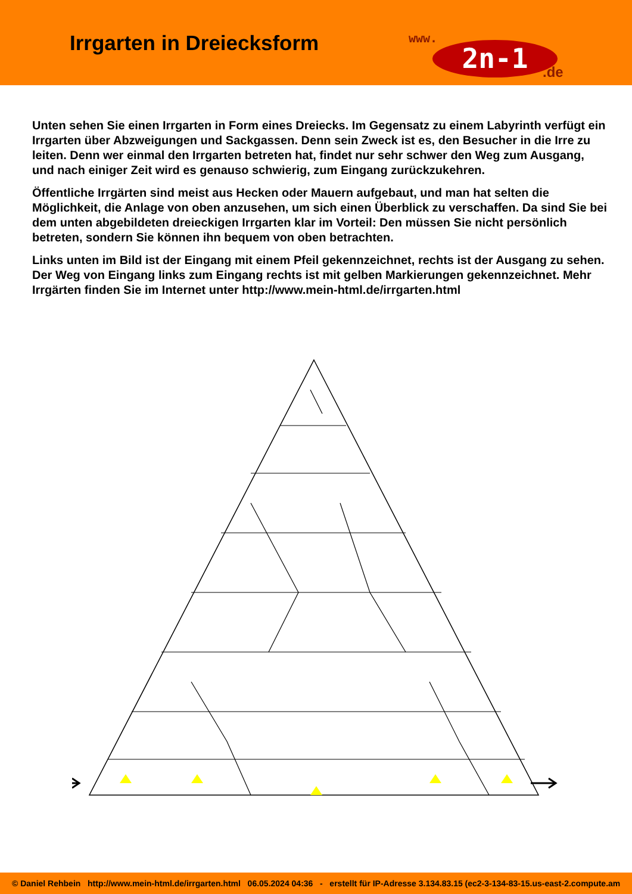Irrgarten in Dreiecksform
www.
2n-1 .de
Unten sehen Sie einen Irrgarten in Form eines Dreiecks. Im Gegensatz zu einem Labyrinth verfügt ein Irrgarten über Abzweigungen und Sackgassen. Denn sein Zweck ist es, den Besucher in die Irre zu leiten. Denn wer einmal den Irrgarten betreten hat, findet nur sehr schwer den Weg zum Ausgang, und nach einiger Zeit wird es genauso schwierig, zum Eingang zurückzukehren.
Öffentliche Irrgärten sind meist aus Hecken oder Mauern aufgebaut, und man hat selten die Möglichkeit, die Anlage von oben anzusehen, um sich einen Überblick zu verschaffen. Da sind Sie bei dem unten abgebildeten dreieckigen Irrgarten klar im Vorteil: Den müssen Sie nicht persönlich betreten, sondern Sie können ihn bequem von oben betrachten.
Links unten im Bild ist der Eingang mit einem Pfeil gekennzeichnet, rechts ist der Ausgang zu sehen. Der Weg von Eingang links zum Eingang rechts ist mit gelben Markierungen gekenn­zeichnet. Mehr Irrgärten finden Sie im Internet unter http://www.mein-html.de/irrgarten.html
© Daniel Rehbein http://www.mein-html.de/irrgarten.html 06.05.2024 04:36 - erstellt für IP-Adresse 3.134.83.15 (ec2-3-134-83-15.us-east-2.compute.am